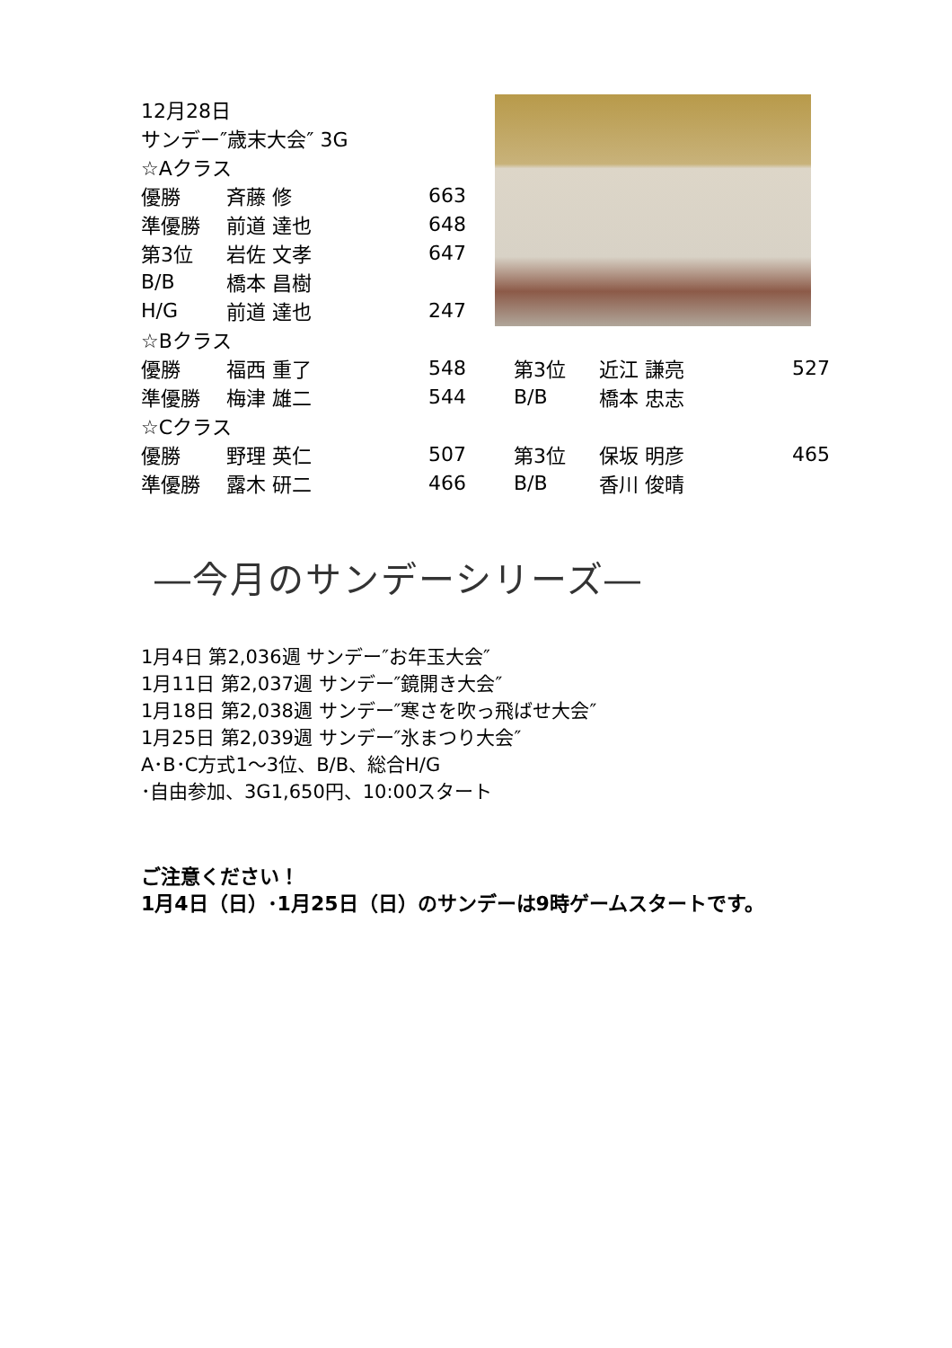| 12月28日 | | | | | |
| サンデー″歳末大会″ 3G | | | | | |
| ☆Aクラス | | | | | |
| 優勝 | 斉藤 修 | 663 | | | |
| 準優勝 | 前道 達也 | 648 | | | |
| 第3位 | 岩佐 文孝 | 647 | | | |
| B/B | 橋本 昌樹 | | | | |
| H/G | 前道 達也 | 247 | | | |
| ☆Bクラス | | | | | |
| 優勝 | 福西 重了 | 548 | 第3位 | 近江 謙亮 | 527 |
| 準優勝 | 梅津 雄二 | 544 | B/B | 橋本 忠志 | |
| ☆Cクラス | | | | | |
| 優勝 | 野理 英仁 | 507 | 第3位 | 保坂 明彦 | 465 |
| 準優勝 | 露木 研二 | 466 | B/B | 香川 俊晴 | |
―今月のサンデーシリーズ―
1月4日 第2,036週 サンデー″お年玉大会″
1月11日 第2,037週 サンデー″鏡開き大会″
1月18日 第2,038週 サンデー″寒さを吹っ飛ばせ大会″
1月25日 第2,039週 サンデー″氷まつり大会″
A･B･C方式1～3位、B/B、総合H/G
･自由参加、3G1,650円、10:00スタート
ご注意ください！
1月4日（日）･1月25日（日）のサンデーは9時ゲームスタートです。